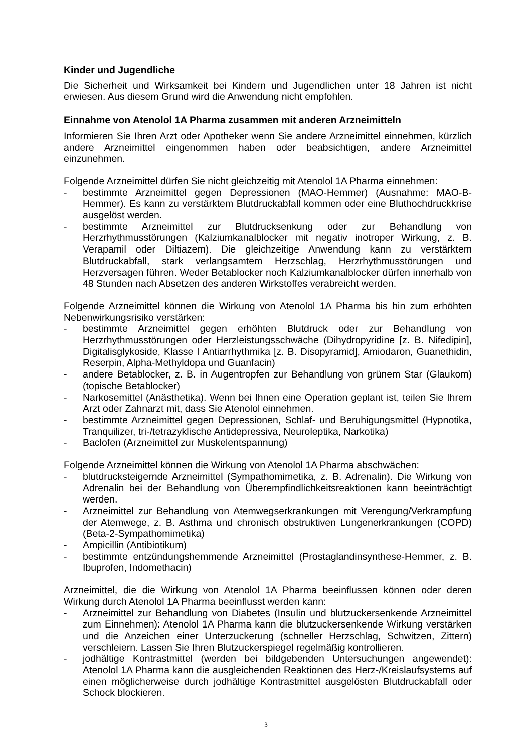Kinder und Jugendliche
Die Sicherheit und Wirksamkeit bei Kindern und Jugendlichen unter 18 Jahren ist nicht erwiesen. Aus diesem Grund wird die Anwendung nicht empfohlen.
Einnahme von Atenolol 1A Pharma zusammen mit anderen Arzneimitteln
Informieren Sie Ihren Arzt oder Apotheker wenn Sie andere Arzneimittel einnehmen, kürzlich andere Arzneimittel eingenommen haben oder beabsichtigen, andere Arzneimittel einzunehmen.
Folgende Arzneimittel dürfen Sie nicht gleichzeitig mit Atenolol 1A Pharma einnehmen:
- bestimmte Arzneimittel gegen Depressionen (MAO-Hemmer) (Ausnahme: MAO-B-Hemmer). Es kann zu verstärktem Blutdruckabfall kommen oder eine Bluthochdruckkrise ausgelöst werden.
- bestimmte Arzneimittel zur Blutdrucksenkung oder zur Behandlung von Herzrhythmusstörungen (Kalziumkanalblocker mit negativ inotroper Wirkung, z. B. Verapamil oder Diltiazem). Die gleichzeitige Anwendung kann zu verstärktem Blutdruckabfall, stark verlangsamtem Herzschlag, Herzrhythmusstörungen und Herzversagen führen. Weder Betablocker noch Kalziumkanalblocker dürfen innerhalb von 48 Stunden nach Absetzen des anderen Wirkstoffes verabreicht werden.
Folgende Arzneimittel können die Wirkung von Atenolol 1A Pharma bis hin zum erhöhten Nebenwirkungsrisiko verstärken:
- bestimmte Arzneimittel gegen erhöhten Blutdruck oder zur Behandlung von Herzrhythmusstörungen oder Herzleistungsschwäche (Dihydropyridine [z. B. Nifedipin], Digitalisglykoside, Klasse I Antiarrhythmika [z. B. Disopyramid], Amiodaron, Guanethidin, Reserpin, Alpha-Methyldopa und Guanfacin)
- andere Betablocker, z. B. in Augentropfen zur Behandlung von grünem Star (Glaukom) (topische Betablocker)
- Narkosemittel (Anästhetika). Wenn bei Ihnen eine Operation geplant ist, teilen Sie Ihrem Arzt oder Zahnarzt mit, dass Sie Atenolol einnehmen.
- bestimmte Arzneimittel gegen Depressionen, Schlaf- und Beruhigungsmittel (Hypnotika, Tranquilizer, tri-/tetrazyklische Antidepressiva, Neuroleptika, Narkotika)
- Baclofen (Arzneimittel zur Muskelentspannung)
Folgende Arzneimittel können die Wirkung von Atenolol 1A Pharma abschwächen:
- blutdrucksteigernde Arzneimittel (Sympathomimetika, z. B. Adrenalin). Die Wirkung von Adrenalin bei der Behandlung von Überempfindlichkeitsreaktionen kann beeinträchtigt werden.
- Arzneimittel zur Behandlung von Atemwegserkrankungen mit Verengung/Verkrampfung der Atemwege, z. B. Asthma und chronisch obstruktiven Lungenerkrankungen (COPD) (Beta-2-Sympathomimetika)
- Ampicillin (Antibiotikum)
- bestimmte entzündungshemmende Arzneimittel (Prostaglandinsynthese-Hemmer, z. B. Ibuprofen, Indomethacin)
Arzneimittel, die die Wirkung von Atenolol 1A Pharma beeinflussen können oder deren Wirkung durch Atenolol 1A Pharma beeinflusst werden kann:
- Arzneimittel zur Behandlung von Diabetes (Insulin und blutzuckersenkende Arzneimittel zum Einnehmen): Atenolol 1A Pharma kann die blutzuckersenkende Wirkung verstärken und die Anzeichen einer Unterzuckerung (schneller Herzschlag, Schwitzen, Zittern) verschleiern. Lassen Sie Ihren Blutzuckerspiegel regelmäßig kontrollieren.
- jodhältige Kontrastmittel (werden bei bildgebenden Untersuchungen angewendet): Atenolol 1A Pharma kann die ausgleichenden Reaktionen des Herz-/Kreislaufsystems auf einen möglicherweise durch jodhältige Kontrastmittel ausgelösten Blutdruckabfall oder Schock blockieren.
3